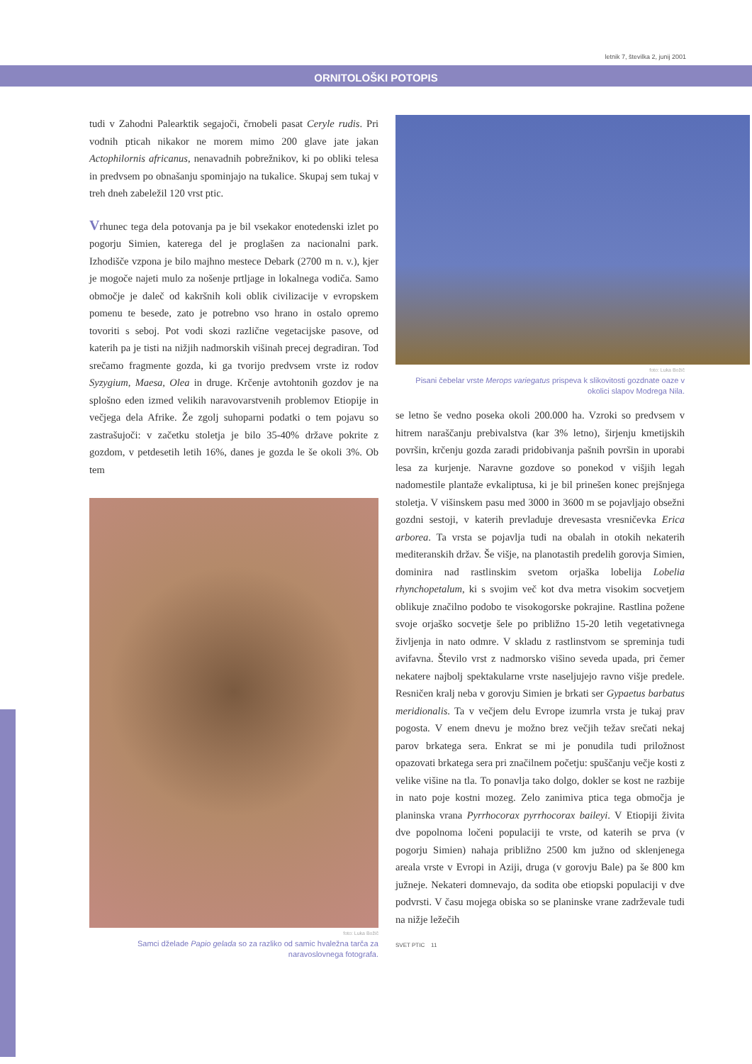letnik 7, številka 2, junij 2001
ORNITOLOŠKI POTOPIS
tudi v Zahodni Palearktik segajoči, črnobeli pasat Ceryle rudis. Pri vodnih pticah nikakor ne morem mimo 200 glave jate jakan Actophilornis africanus, nenavadnih pobrežnikov, ki po obliki telesa in predvsem po obnašanju spominjajo na tukalice. Skupaj sem tukaj v treh dneh zabeležil 120 vrst ptic.
Vrhunec tega dela potovanja pa je bil vsekakor enotedenski izlet po pogorju Simien, katerega del je proglašen za nacionalni park. Izhodišče vzpona je bilo majhno mestece Debark (2700 m n. v.), kjer je mogoče najeti mulo za nošenje prtljage in lokalnega vodiča. Samo območje je daleč od kakršnih koli oblik civilizacije v evropskem pomenu te besede, zato je potrebno vso hrano in ostalo opremo tovoriti s seboj. Pot vodi skozi različne vegetacijske pasove, od katerih pa je tisti na nižjih nadmorskih višinah precej degradiran. Tod srečamo fragmente gozda, ki ga tvorijo predvsem vrste iz rodov Syzygium, Maesa, Olea in druge. Krčenje avtohtonih gozdov je na splošno eden izmed velikih naravovarstvenih problemov Etiopije in večjega dela Afrike. Že zgolj suhoparni podatki o tem pojavu so zastrašujoči: v začetku stoletja je bilo 35-40% države pokrite z gozdom, v petdesetih letih 16%, danes je gozda le še okoli 3%. Ob tem
foto: Luka Božič
Samci dželade Papio gelada so za razliko od samic hvaležna tarča za naravoslovnega fotografa.
foto: Luka Božič
Pisani čebelar vrste Merops variegatus prispeva k slikovitosti gozdnate oaze v okolici slapov Modrega Nila.
se letno še vedno poseka okoli 200.000 ha. Vzroki so predvsem v hitrem naraščanju prebivalstva (kar 3% letno), širjenju kmetijskih površin, krčenju gozda zaradi pridobivanja pašnih površin in uporabi lesa za kurjenje. Naravne gozdove so ponekod v višjih legah nadomestile plantaže evkaliptusa, ki je bil prinešen konec prejšnjega stoletja. V višinskem pasu med 3000 in 3600 m se pojavljajo obsežni gozdni sestoji, v katerih prevladuje drevesasta vresničevka Erica arborea. Ta vrsta se pojavlja tudi na obalah in otokih nekaterih mediteranskih držav. Še višje, na planotastih predelih gorovja Simien, dominira nad rastlinskim svetom orjaška lobelija Lobelia rhynchopetalum, ki s svojim več kot dva metra visokim socvetjem oblikuje značilno podobo te visokogorske pokrajine. Rastlina požene svoje orjaško socvetje šele po približno 15-20 letih vegetativnega življenja in nato odmre. V skladu z rastlinstvom se spreminja tudi avifavna. Število vrst z nadmorsko višino seveda upada, pri čemer nekatere najbolj spektakularne vrste naseljujejo ravno višje predele. Resničen kralj neba v gorovju Simien je brkati ser Gypaetus barbatus meridionalis. Ta v večjem delu Evrope izumrla vrsta je tukaj prav pogosta. V enem dnevu je možno brez večjih težav srečati nekaj parov brkatega sera. Enkrat se mi je ponudila tudi priložnost opazovati brkatega sera pri značilnem početju: spuščanju večje kosti z velike višine na tla. To ponavlja tako dolgo, dokler se kost ne razbije in nato poje kostni mozeg. Zelo zanimiva ptica tega območja je planinska vrana Pyrrhocorax pyrrhocorax baileyi. V Etiopiji živita dve popolnoma ločeni populaciji te vrste, od katerih se prva (v pogorju Simien) nahaja približno 2500 km južno od sklenjenega areala vrste v Evropi in Aziji, druga (v gorovju Bale) pa še 800 km južneje. Nekateri domnevajo, da sodita obe etiopski populaciji v dve podvrsti. V času mojega obiska so se planinske vrane zadrževale tudi na nižje ležečih
SVET PTIC 11